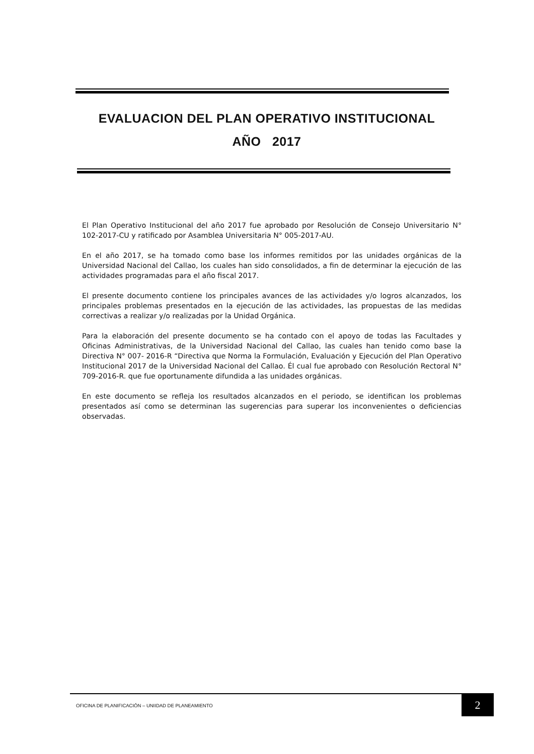EVALUACION DEL PLAN OPERATIVO INSTITUCIONAL
AÑO 2017
El Plan Operativo Institucional del año 2017 fue aprobado por Resolución de Consejo Universitario N° 102-2017-CU y ratificado por Asamblea Universitaria N° 005-2017-AU.
En el año 2017, se ha tomado como base los informes remitidos por las unidades orgánicas de la Universidad Nacional del Callao, los cuales han sido consolidados, a fin de determinar la ejecución de las actividades programadas para el año fiscal 2017.
El presente documento contiene los principales avances de las actividades y/o logros alcanzados, los principales problemas presentados en la ejecución de las actividades, las propuestas de las medidas correctivas a realizar y/o realizadas por la Unidad Orgánica.
Para la elaboración del presente documento se ha contado con el apoyo de todas las Facultades y Oficinas Administrativas, de la Universidad Nacional del Callao, las cuales han tenido como base la Directiva N° 007- 2016-R “Directiva que Norma la Formulación, Evaluación y Ejecución del Plan Operativo Institucional 2017 de la Universidad Nacional del Callao. Él cual fue aprobado con Resolución Rectoral N° 709-2016-R. que fue oportunamente difundida a las unidades orgánicas.
En este documento se refleja los resultados alcanzados en el periodo, se identifican los problemas presentados así como se determinan las sugerencias para superar los inconvenientes o deficiencias observadas.
OFICINA DE PLANIFICACIÓN – UNIIDAD DE PLANEAMIENTO
2